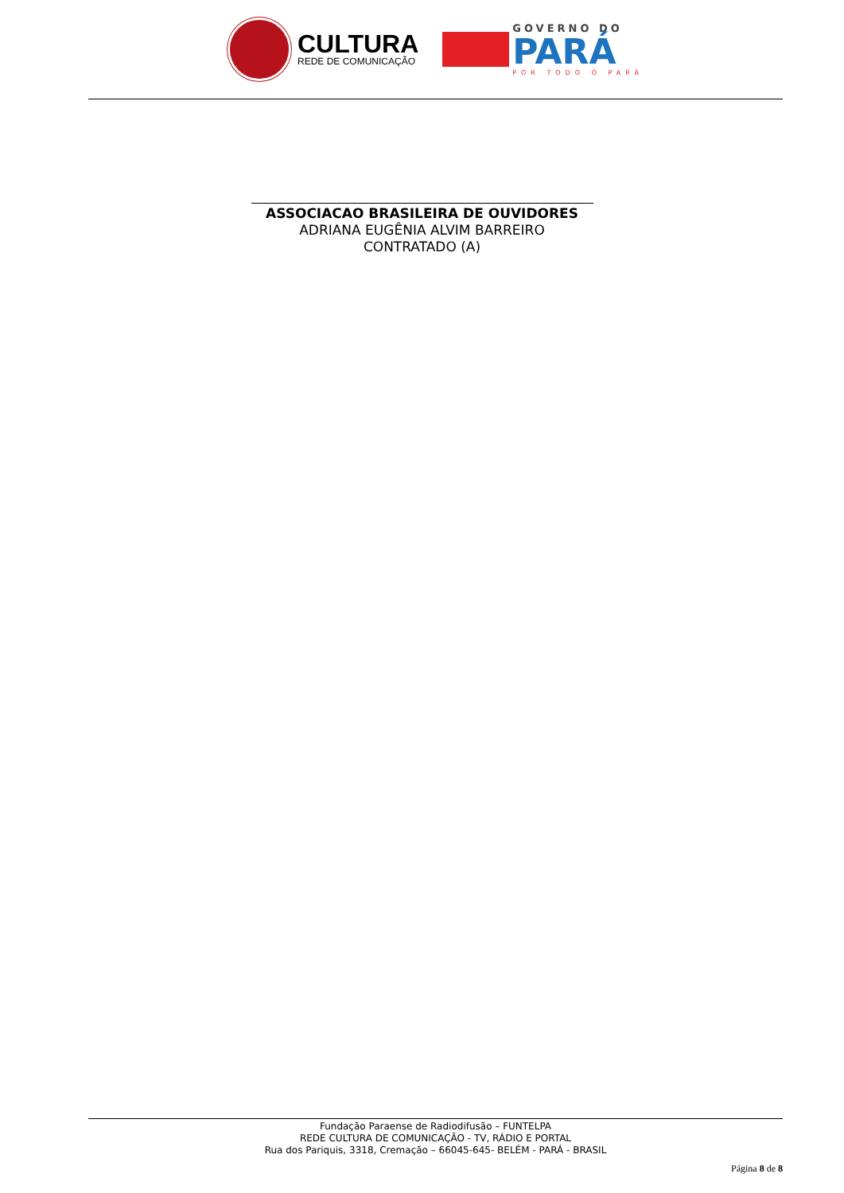CULTURA
REDE DE COMUNICAÇÃO
GOVERNO DO
PARÁ
POR TODO O PARÁ
ASSOCIACAO BRASILEIRA DE OUVIDORES
ADRIANA EUGÊNIA ALVIM BARREIRO
CONTRATADO (A)
Fundação Paraense de Radiodifusão – FUNTELPA
REDE CULTURA DE COMUNICAÇÃO - TV, RÁDIO E PORTAL
Rua dos Pariquis, 3318, Cremação – 66045-645- BELÉM - PARÁ - BRASIL
Página 8 de 8